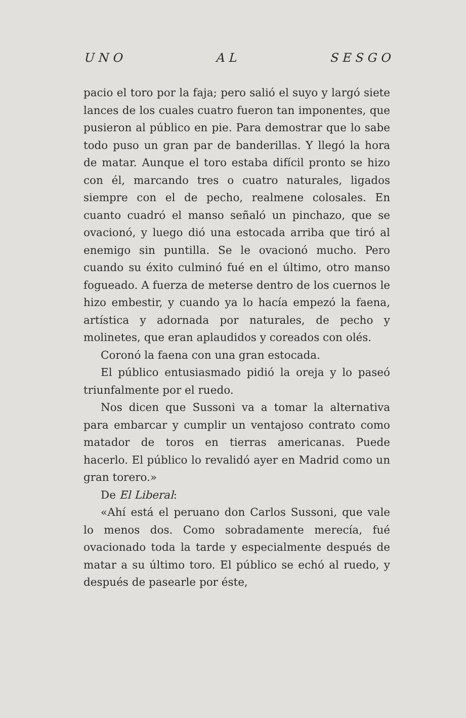U N O A L S E S G O
pacio el toro por la faja; pero salió el suyo y lar­gó siete lances de los cuales cuatro fueron tan imponentes, que pusieron al público en pie. Para demostrar que lo sabe todo puso un gran par de banderillas. Y llegó la hora de matar. Aunque el toro estaba difícil pronto se hizo con él, marcan­do tres o cuatro naturales, ligados siempre con el de pecho, realmene colosales. En cuanto cua­dró el manso señaló un pinchazo, que se ovacio­nó, y luego dió una estocada arriba que tiró al enemigo sin puntilla. Se le ovacionó mucho. Pe­ro cuando su éxito culminó fué en el último, otro manso fogueado. A fuerza de meterse dentro de los cuernos le hizo embestir, y cuando ya lo ha­cía empezó la faena, artística y adornada por naturales, de pecho y molinetes, que eran aplau­didos y coreados con olés.
Coronó la faena con una gran estocada.
El público entusiasmado pidió la oreja y lo paseó triunfalmente por el ruedo.
Nos dicen que Sussoni va a tomar la alterna­tiva para embarcar y cumplir un ventajoso con­trato como matador de toros en tierras america­nas. Puede hacerlo. El público lo revalidó ayer en Madrid como un gran torero.»
De El Liberal:
«Ahí está el peruano don Carlos Sussoni, que vale lo menos dos. Como sobradamente merecía, fué ovacionado toda la tarde y especialmente después de matar a su último toro. El público se echó al ruedo, y después de pasearle por éste,